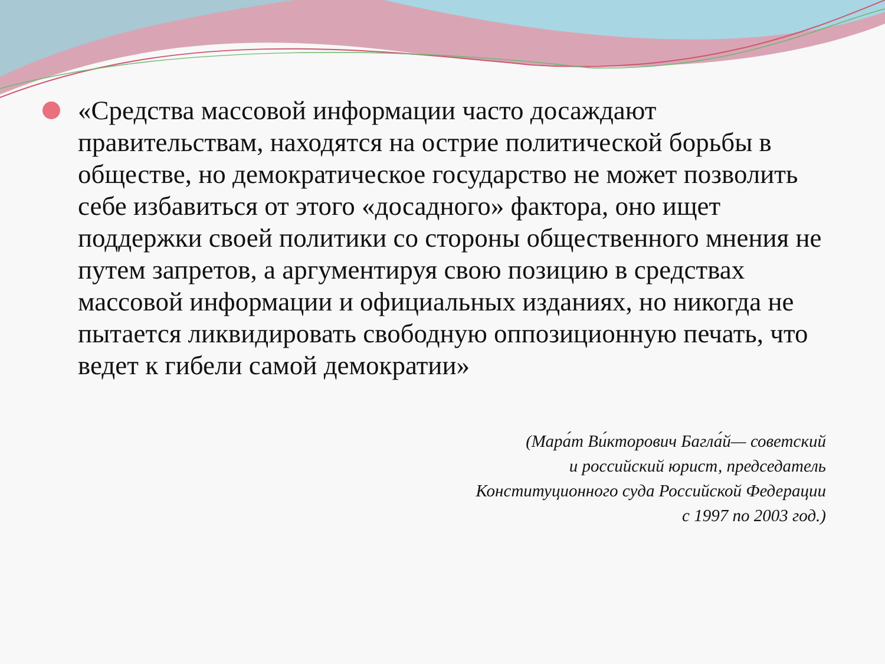«Средства массовой информации часто досаждают правительствам, находятся на острие политической борьбы в обществе, но демократическое государство не может позволить себе избавиться от этого «досадного» фактора, оно ищет поддержки своей политики со стороны общественного мнения не путем запретов, а аргументируя свою позицию в средствах массовой информации и официальных изданиях, но никогда не пытается ликвидировать свободную оппозиционную печать, что ведет к гибели самой демократии»
(Мара́т Ви́кторович Багла́й— советский
и российский юрист, председатель
Конституционного суда Российской Федерации
с 1997 по 2003 год.)